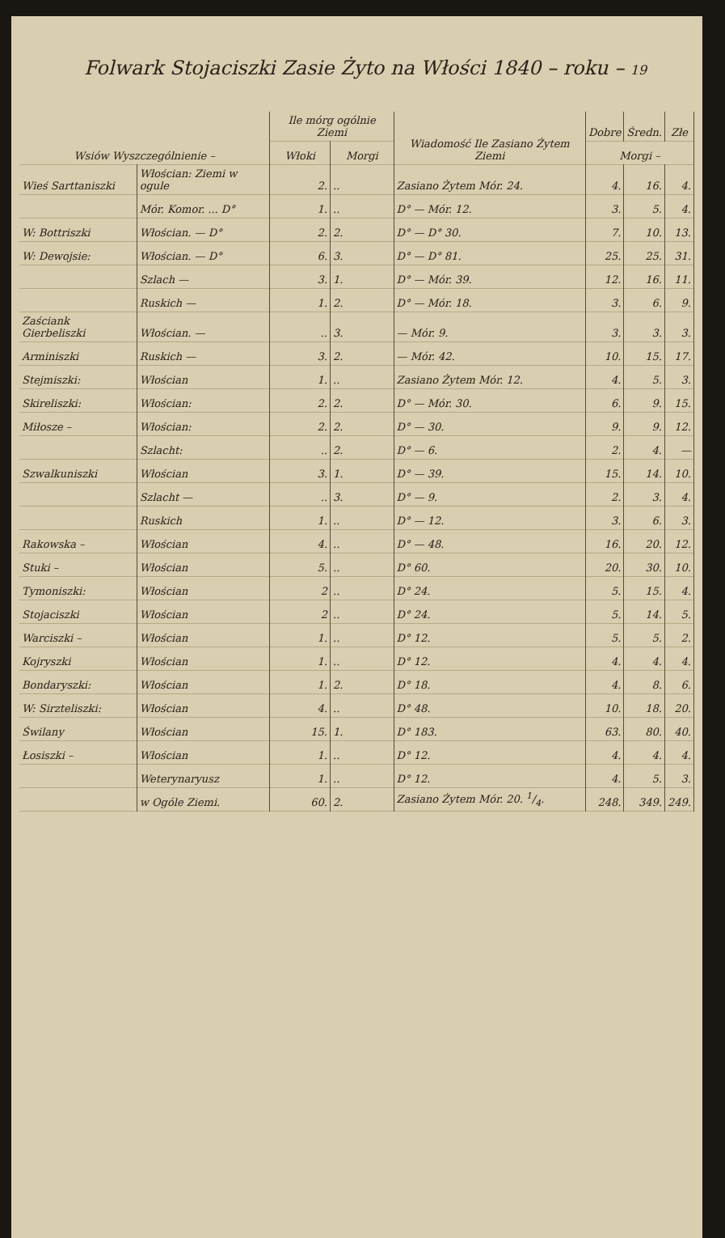Folwark Stojaciszki Zasie Żyto na Włości 1840 – roku – 19
| Wsiów Wyszczególnienie – | | Ile mórg ogólnie Ziemi | | Wiadomość Ile Zasiano Żytem Ziemi | Dobre | Średn. | Złe |
| --- | --- | --- | --- | --- | --- | --- | --- |
| | | Włoki | Morgi | | Morgi – | | |
| Wieś Sarttaniszki | Włościan: Ziemi w ogule | 2. | .. | Zasiano Żytem Mór. 24. | 4. | 16. | 4. |
| | Mór. Komor. ... D° | 1. | .. | D° — Mór. 12. | 3. | 5. | 4. |
| W: Bottriszki | Włościan. — D° | 2. | 2. | D° — D° 30. | 7. | 10. | 13. |
| W: Dewojsie: | Włościan. — D° | 6. | 3. | D° — D° 81. | 25. | 25. | 31. |
| | Szlach — | 3. | 1. | D° — Mór. 39. | 12. | 16. | 11. |
| | Ruskich — | 1. | 2. | D° — Mór. 18. | 3. | 6. | 9. |
| Zaściank Gierbeliszki | Włościan. — | .. | 3. | — Mór. 9. | 3. | 3. | 3. |
| Arminiszki | Ruskich — | 3. | 2. | — Mór. 42. | 10. | 15. | 17. |
| Stejmiszki: | Włościan | 1. | .. | Zasiano Żytem Mór. 12. | 4. | 5. | 3. |
| Skireliszki: | Włościan: | 2. | 2. | D° — Mór. 30. | 6. | 9. | 15. |
| Miłosze – | Włościan: | 2. | 2. | D° — 30. | 9. | 9. | 12. |
| | Szlacht: | .. | 2. | D° — 6. | 2. | 4. | — |
| Szwalkuniszki | Włościan | 3. | 1. | D° — 39. | 15. | 14. | 10. |
| | Szlacht — | .. | 3. | D° — 9. | 2. | 3. | 4. |
| | Ruskich | 1. | .. | D° — 12. | 3. | 6. | 3. |
| Rakowska – | Włościan | 4. | .. | D° — 48. | 16. | 20. | 12. |
| Stuki – | Włościan | 5. | .. | D° 60. | 20. | 30. | 10. |
| Tymoniszki: | Włościan | 2 | .. | D° 24. | 5. | 15. | 4. |
| Stojaciszki | Włościan | 2 | .. | D° 24. | 5. | 14. | 5. |
| Warciszki – | Włościan | 1. | .. | D° 12. | 5. | 5. | 2. |
| Kojryszki | Włościan | 1. | .. | D° 12. | 4. | 4. | 4. |
| Bondaryszki: | Włościan | 1. | 2. | D° 18. | 4. | 8. | 6. |
| W: Sirzteliszki: | Włościan | 4. | .. | D° 48. | 10. | 18. | 20. |
| Świlany | Włościan | 15. | 1. | D° 183. | 63. | 80. | 40. |
| Łosiszki – | Włościan | 1. | .. | D° 12. | 4. | 4. | 4. |
| | Weterynaryusz | 1. | .. | D° 12. | 4. | 5. | 3. |
| | w Ogóle Ziemi. | 60. | 2. | Zasiano Żytem Mór. 20. 1/4. | 248. | 349. | 249. |